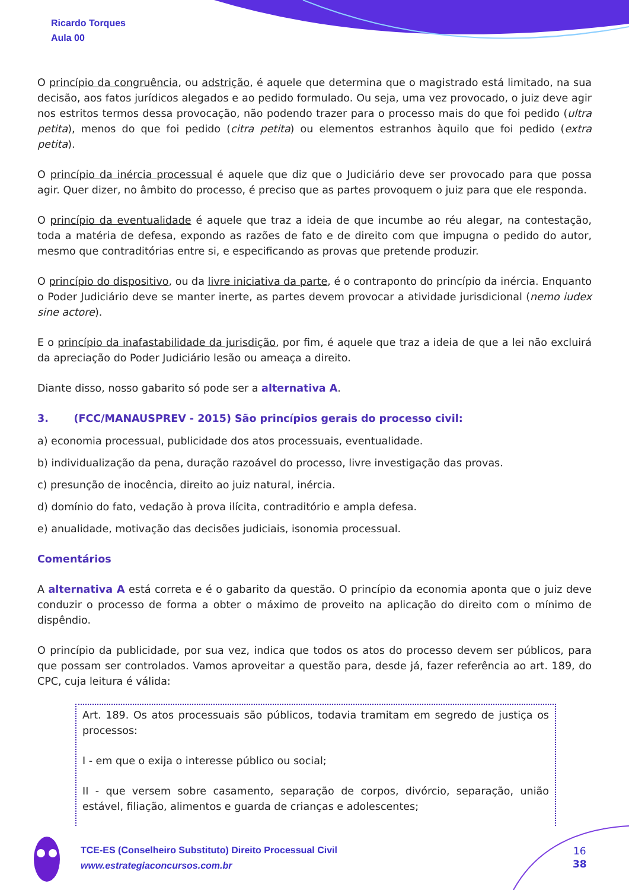Ricardo Torques
Aula 00
O princípio da congruência, ou adstrição, é aquele que determina que o magistrado está limitado, na sua decisão, aos fatos jurídicos alegados e ao pedido formulado. Ou seja, uma vez provocado, o juiz deve agir nos estritos termos dessa provocação, não podendo trazer para o processo mais do que foi pedido (ultra petita), menos do que foi pedido (citra petita) ou elementos estranhos àquilo que foi pedido (extra petita).
O princípio da inércia processual é aquele que diz que o Judiciário deve ser provocado para que possa agir. Quer dizer, no âmbito do processo, é preciso que as partes provoquem o juiz para que ele responda.
O princípio da eventualidade é aquele que traz a ideia de que incumbe ao réu alegar, na contestação, toda a matéria de defesa, expondo as razões de fato e de direito com que impugna o pedido do autor, mesmo que contraditórias entre si, e especificando as provas que pretende produzir.
O princípio do dispositivo, ou da livre iniciativa da parte, é o contraponto do princípio da inércia. Enquanto o Poder Judiciário deve se manter inerte, as partes devem provocar a atividade jurisdicional (nemo iudex sine actore).
E o princípio da inafastabilidade da jurisdição, por fim, é aquele que traz a ideia de que a lei não excluirá da apreciação do Poder Judiciário lesão ou ameaça a direito.
Diante disso, nosso gabarito só pode ser a alternativa A.
3. (FCC/MANAUSPREV - 2015) São princípios gerais do processo civil:
a) economia processual, publicidade dos atos processuais, eventualidade.
b) individualização da pena, duração razoável do processo, livre investigação das provas.
c) presunção de inocência, direito ao juiz natural, inércia.
d) domínio do fato, vedação à prova ilícita, contraditório e ampla defesa.
e) anualidade, motivação das decisões judiciais, isonomia processual.
Comentários
A alternativa A está correta e é o gabarito da questão. O princípio da economia aponta que o juiz deve conduzir o processo de forma a obter o máximo de proveito na aplicação do direito com o mínimo de dispêndio.
O princípio da publicidade, por sua vez, indica que todos os atos do processo devem ser públicos, para que possam ser controlados. Vamos aproveitar a questão para, desde já, fazer referência ao art. 189, do CPC, cuja leitura é válida:
Art. 189. Os atos processuais são públicos, todavia tramitam em segredo de justiça os processos:
I - em que o exija o interesse público ou social;
II - que versem sobre casamento, separação de corpos, divórcio, separação, união estável, filiação, alimentos e guarda de crianças e adolescentes;
TCE-ES (Conselheiro Substituto) Direito Processual Civil
www.estrategiaconcursos.com.br
16
38